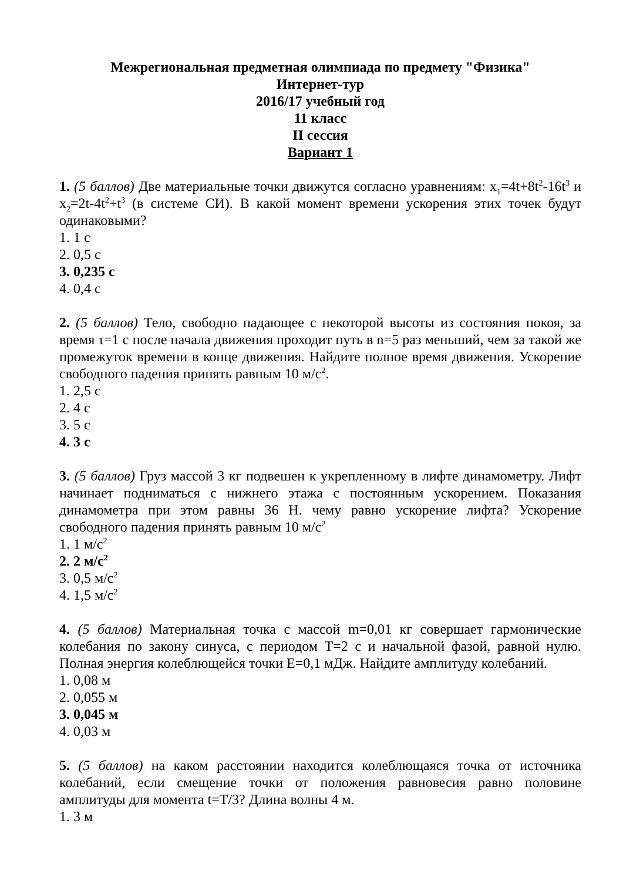Межрегиональная предметная олимпиада по предмету "Физика"
Интернет-тур
2016/17 учебный год
11 класс
II сессия
Вариант 1
1. (5 баллов) Две материальные точки движутся согласно уравнениям: x<sub>1</sub>=4t+8t<sup>2</sup>-16t<sup>3</sup> и x<sub>2</sub>=2t-4t<sup>2</sup>+t<sup>3</sup> (в системе СИ). В какой момент времени ускорения этих точек будут одинаковыми?
1. 1 с
2. 0,5 с
3. 0,235 с
4. 0,4 с
2. (5 баллов) Тело, свободно падающее с некоторой высоты из состояния покоя, за время τ=1 с после начала движения проходит путь в n=5 раз меньший, чем за такой же промежуток времени в конце движения. Найдите полное время движения. Ускорение свободного падения принять равным 10 м/с<sup>2</sup>.
1. 2,5 с
2. 4 с
3. 5 с
4. 3 с
3. (5 баллов) Груз массой 3 кг подвешен к укрепленному в лифте динамометру. Лифт начинает подниматься с нижнего этажа с постоянным ускорением. Показания динамометра при этом равны 36 Н. чему равно ускорение лифта? Ускорение свободного падения принять равным 10 м/с<sup>2</sup>
1. 1 м/с<sup>2</sup>
2. 2 м/с<sup>2</sup>
3. 0,5 м/с<sup>2</sup>
4. 1,5 м/с<sup>2</sup>
4. (5 баллов) Материальная точка с массой m=0,01 кг совершает гармонические колебания по закону синуса, с периодом T=2 с и начальной фазой, равной нулю. Полная энергия колеблющейся точки E=0,1 мДж. Найдите амплитуду колебаний.
1. 0,08 м
2. 0,055 м
3. 0,045 м
4. 0,03 м
5. (5 баллов) на каком расстоянии находится колеблющаяся точка от источника колебаний, если смещение точки от положения равновесия равно половине амплитуды для момента t=T/3? Длина волны 4 м.
1. 3 м